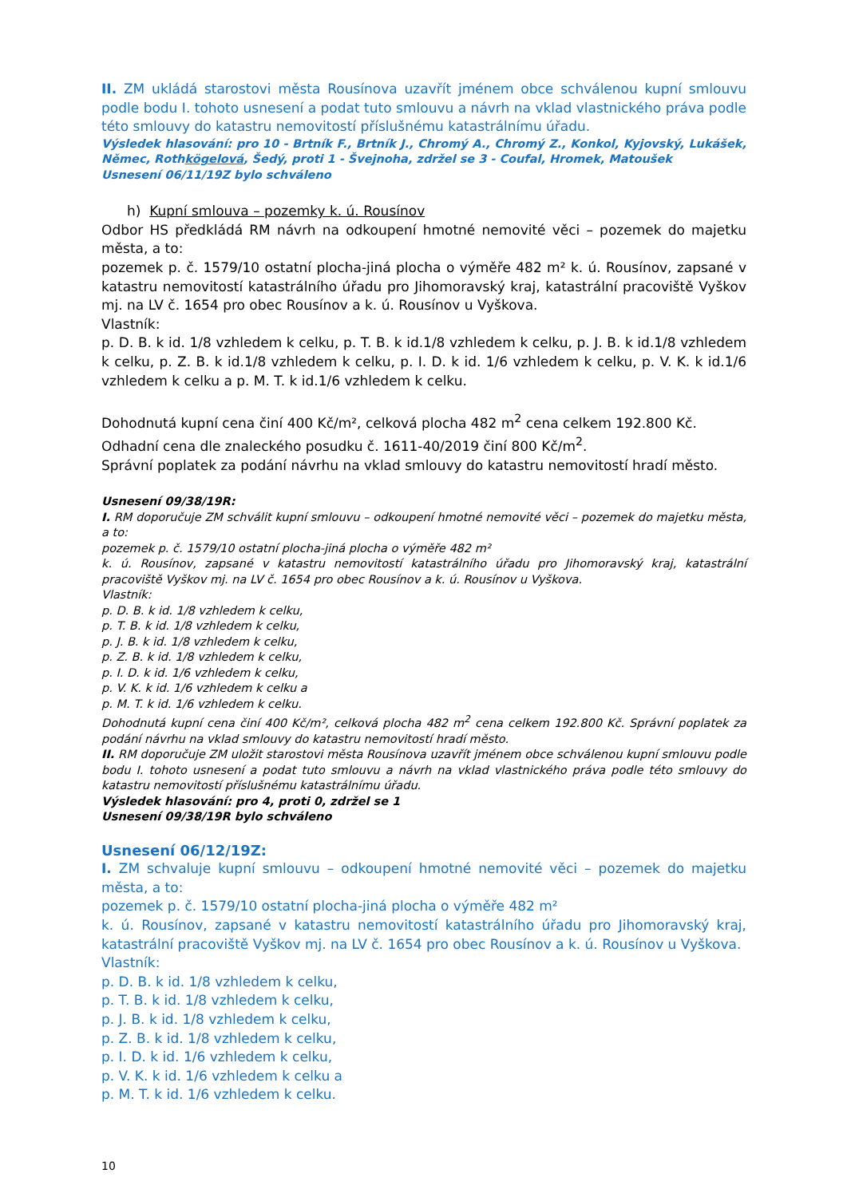II. ZM ukládá starostovi města Rousínova uzavřít jménem obce schválenou kupní smlouvu podle bodu I. tohoto usnesení a podat tuto smlouvu a návrh na vklad vlastnického práva podle této smlouvy do katastru nemovitostí příslušnému katastrálnímu úřadu.
Výsledek hlasování: pro 10 - Brtník F., Brtník J., Chromý A., Chromý Z., Konkol, Kyjovský, Lukášek, Němec, Rothkögelová, Šedý, proti 1 - Švejnoha, zdržel se 3 - Coufal, Hromek, Matoušek
Usnesení 06/11/19Z bylo schváleno
h) Kupní smlouva – pozemky k. ú. Rousínov
Odbor HS předkládá RM návrh na odkoupení hmotné nemovité věci – pozemek do majetku města, a to:
pozemek p. č. 1579/10 ostatní plocha-jiná plocha o výměře 482 m² k. ú. Rousínov, zapsané v katastru nemovitostí katastrálního úřadu pro Jihomoravský kraj, katastrální pracoviště Vyškov mj. na LV č. 1654 pro obec Rousínov a k. ú. Rousínov u Vyškova.
Vlastník:
p. D. B. k id. 1/8 vzhledem k celku, p. T. B. k id.1/8 vzhledem k celku, p. J. B. k id.1/8 vzhledem k celku, p. Z. B. k id.1/8 vzhledem k celku, p. I. D. k id. 1/6 vzhledem k celku, p. V. K. k id.1/6 vzhledem k celku a p. M. T. k id.1/6 vzhledem k celku.
Dohodnutá kupní cena činí 400 Kč/m², celková plocha 482 m<sup>2</sup> cena celkem 192.800 Kč.
Odhadní cena dle znaleckého posudku č. 1611-40/2019 činí 800 Kč/m<sup>2</sup>.
Správní poplatek za podání návrhu na vklad smlouvy do katastru nemovitostí hradí město.
Usnesení 09/38/19R:
I. RM doporučuje ZM schválit kupní smlouvu – odkoupení hmotné nemovité věci – pozemek do majetku města, a to:
pozemek p. č. 1579/10 ostatní plocha-jiná plocha o výměře 482 m²
k. ú. Rousínov, zapsané v katastru nemovitostí katastrálního úřadu pro Jihomoravský kraj, katastrální pracoviště Vyškov mj. na LV č. 1654 pro obec Rousínov a k. ú. Rousínov u Vyškova.
Vlastník:
p. D. B. k id. 1/8 vzhledem k celku,
p. T. B. k id. 1/8 vzhledem k celku,
p. J. B. k id. 1/8 vzhledem k celku,
p. Z. B. k id. 1/8 vzhledem k celku,
p. I. D. k id. 1/6 vzhledem k celku,
p. V. K. k id. 1/6 vzhledem k celku a
p. M. T. k id. 1/6 vzhledem k celku.
Dohodnutá kupní cena činí 400 Kč/m², celková plocha 482 m<sup>2</sup> cena celkem 192.800 Kč. Správní poplatek za podání návrhu na vklad smlouvy do katastru nemovitostí hradí město.
II. RM doporučuje ZM uložit starostovi města Rousínova uzavřít jménem obce schválenou kupní smlouvu podle bodu I. tohoto usnesení a podat tuto smlouvu a návrh na vklad vlastnického práva podle této smlouvy do katastru nemovitostí příslušnému katastrálnímu úřadu.
Výsledek hlasování: pro 4, proti 0, zdržel se 1
Usnesení 09/38/19R bylo schváleno
Usnesení 06/12/19Z:
I. ZM schvaluje kupní smlouvu – odkoupení hmotné nemovité věci – pozemek do majetku města, a to:
pozemek p. č. 1579/10 ostatní plocha-jiná plocha o výměře 482 m²
k. ú. Rousínov, zapsané v katastru nemovitostí katastrálního úřadu pro Jihomoravský kraj, katastrální pracoviště Vyškov mj. na LV č. 1654 pro obec Rousínov a k. ú. Rousínov u Vyškova.
Vlastník:
p. D. B. k id. 1/8 vzhledem k celku,
p. T. B. k id. 1/8 vzhledem k celku,
p. J. B. k id. 1/8 vzhledem k celku,
p. Z. B. k id. 1/8 vzhledem k celku,
p. I. D. k id. 1/6 vzhledem k celku,
p. V. K. k id. 1/6 vzhledem k celku a
p. M. T. k id. 1/6 vzhledem k celku.
10